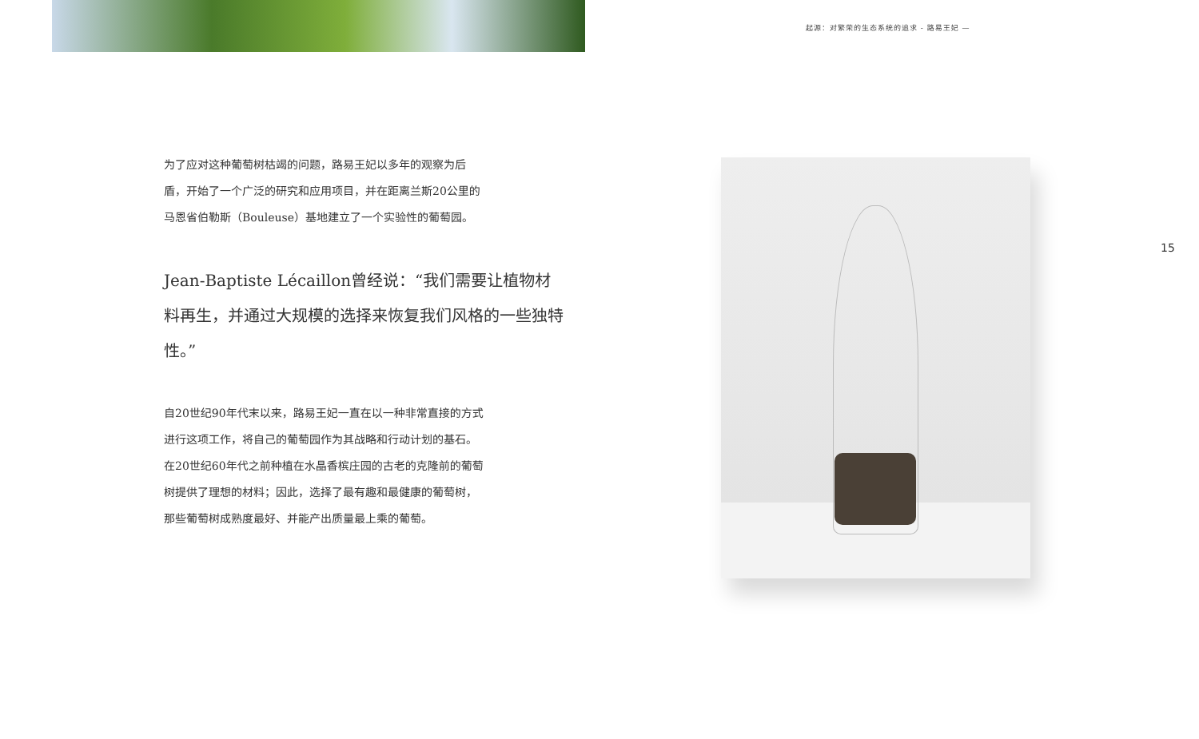起源：对繁荣的生态系统的追求 - 路易王妃 —
为了应对这种葡萄树枯竭的问题，路易王妃以多年的观察为后盾，开始了一个广泛的研究和应用项目，并在距离兰斯20公里的马恩省伯勒斯（Bouleuse）基地建立了一个实验性的葡萄园。
Jean-Baptiste Lécaillon曾经说：“我们需要让植物材料再生，并通过大规模的选择来恢复我们风格的一些独特性。”
自20世纪90年代末以来，路易王妃一直在以一种非常直接的方式进行这项工作，将自己的葡萄园作为其战略和行动计划的基石。在20世纪60年代之前种植在水晶香槟庄园的古老的克隆前的葡萄树提供了理想的材料；因此，选择了最有趣和最健康的葡萄树，那些葡萄树成熟度最好、并能产出质量最上乘的葡萄。
15